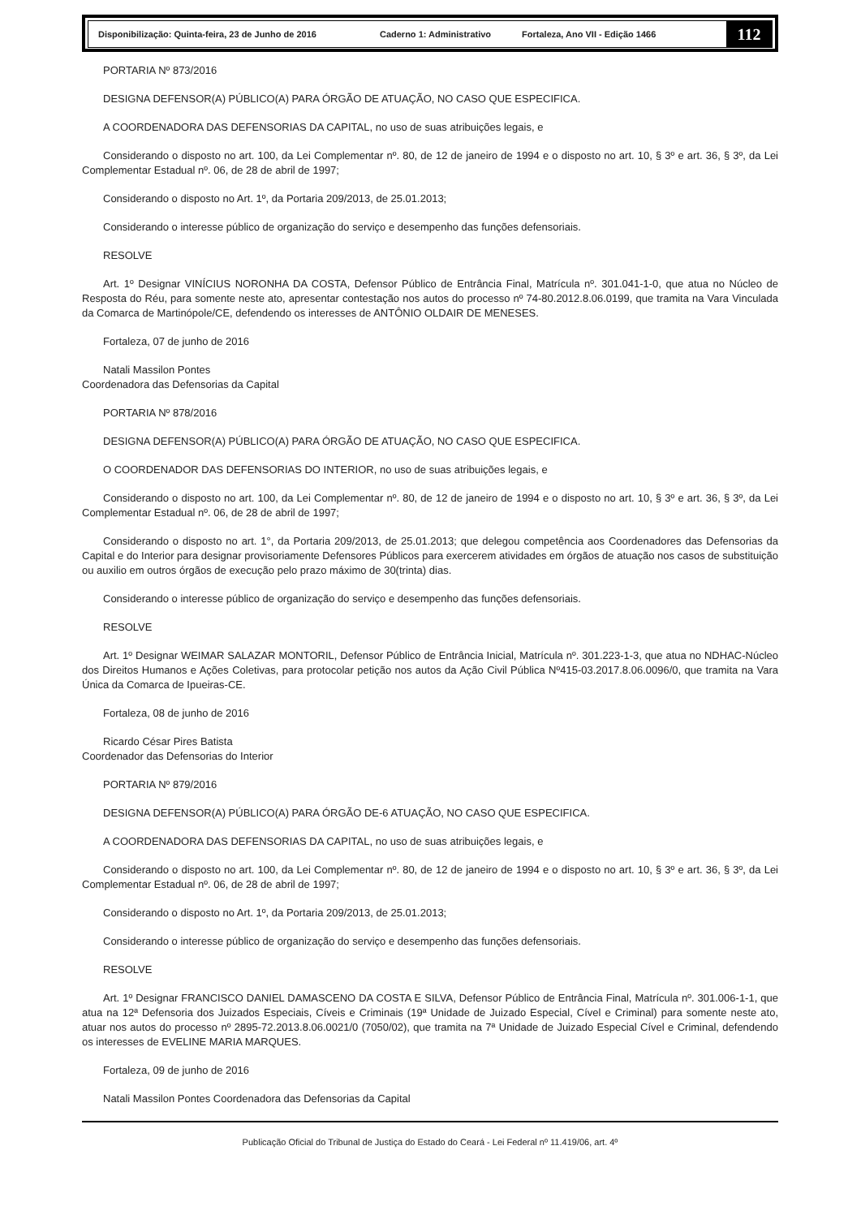Disponibilização: Quinta-feira, 23 de Junho de 2016 Caderno 1: Administrativo Fortaleza, Ano VII - Edição 1466 112
PORTARIA Nº 873/2016
DESIGNA DEFENSOR(A) PÚBLICO(A) PARA ÓRGÃO DE ATUAÇÃO, NO CASO QUE ESPECIFICA.
A COORDENADORA DAS DEFENSORIAS DA CAPITAL, no uso de suas atribuições legais, e
Considerando o disposto no art. 100, da Lei Complementar nº. 80, de 12 de janeiro de 1994 e o disposto no art. 10, § 3º e art. 36, § 3º, da Lei Complementar Estadual nº. 06, de 28 de abril de 1997;
Considerando o disposto no Art. 1º, da Portaria 209/2013, de 25.01.2013;
Considerando o interesse público de organização do serviço e desempenho das funções defensoriais.
RESOLVE
Art. 1º Designar VINÍCIUS NORONHA DA COSTA, Defensor Público de Entrância Final, Matrícula nº. 301.041-1-0, que atua no Núcleo de Resposta do Réu, para somente neste ato, apresentar contestação nos autos do processo nº 74-80.2012.8.06.0199, que tramita na Vara Vinculada da Comarca de Martinópole/CE, defendendo os interesses de ANTÔNIO OLDAIR DE MENESES.
Fortaleza, 07 de junho de 2016
Natali Massilon Pontes
Coordenadora das Defensorias da Capital
PORTARIA Nº 878/2016
DESIGNA DEFENSOR(A) PÚBLICO(A) PARA ÓRGÃO DE ATUAÇÃO, NO CASO QUE ESPECIFICA.
O COORDENADOR DAS DEFENSORIAS DO INTERIOR, no uso de suas atribuições legais, e
Considerando o disposto no art. 100, da Lei Complementar nº. 80, de 12 de janeiro de 1994 e o disposto no art. 10, § 3º e art. 36, § 3º, da Lei Complementar Estadual nº. 06, de 28 de abril de 1997;
Considerando o disposto no art. 1°, da Portaria 209/2013, de 25.01.2013; que delegou competência aos Coordenadores das Defensorias da Capital e do Interior para designar provisoriamente Defensores Públicos para exercerem atividades em órgãos de atuação nos casos de substituição ou auxilio em outros órgãos de execução pelo prazo máximo de 30(trinta) dias.
Considerando o interesse público de organização do serviço e desempenho das funções defensoriais.
RESOLVE
Art. 1º Designar WEIMAR SALAZAR MONTORIL, Defensor Público de Entrância Inicial, Matrícula nº. 301.223-1-3, que atua no NDHAC-Núcleo dos Direitos Humanos e Ações Coletivas, para protocolar petição nos autos da Ação Civil Pública Nº415-03.2017.8.06.0096/0, que tramita na Vara Única da Comarca de Ipueiras-CE.
Fortaleza, 08 de junho de 2016
Ricardo César Pires Batista
Coordenador das Defensorias do Interior
PORTARIA Nº 879/2016
DESIGNA DEFENSOR(A) PÚBLICO(A) PARA ÓRGÃO DE-6 ATUAÇÃO, NO CASO QUE ESPECIFICA.
A COORDENADORA DAS DEFENSORIAS DA CAPITAL, no uso de suas atribuições legais, e
Considerando o disposto no art. 100, da Lei Complementar nº. 80, de 12 de janeiro de 1994 e o disposto no art. 10, § 3º e art. 36, § 3º, da Lei Complementar Estadual nº. 06, de 28 de abril de 1997;
Considerando o disposto no Art. 1º, da Portaria 209/2013, de 25.01.2013;
Considerando o interesse público de organização do serviço e desempenho das funções defensoriais.
RESOLVE
Art. 1º Designar FRANCISCO DANIEL DAMASCENO DA COSTA E SILVA, Defensor Público de Entrância Final, Matrícula nº. 301.006-1-1, que atua na 12ª Defensoria dos Juizados Especiais, Cíveis e Criminais (19ª Unidade de Juizado Especial, Cível e Criminal) para somente neste ato, atuar nos autos do processo nº 2895-72.2013.8.06.0021/0 (7050/02), que tramita na 7ª Unidade de Juizado Especial Cível e Criminal, defendendo os interesses de EVELINE MARIA MARQUES.
Fortaleza, 09 de junho de 2016
Natali Massilon Pontes Coordenadora das Defensorias da Capital
Publicação Oficial do Tribunal de Justiça do Estado do Ceará - Lei Federal nº 11.419/06, art. 4º